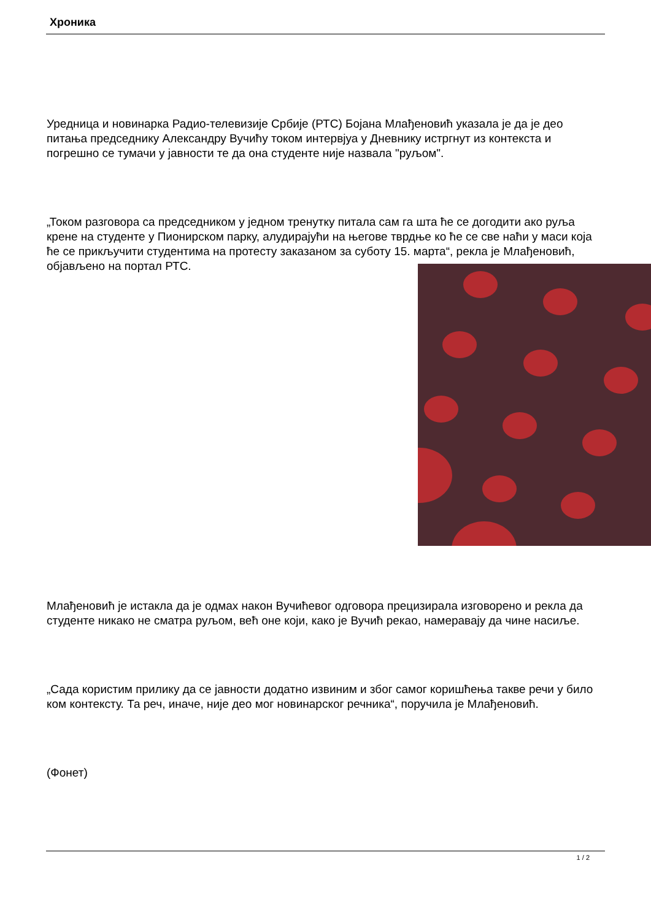Хроника
Уредница и новинарка Радио-телевизије Србије (РТС) Бојана Млађеновић указала је да је део питања председнику Александру Вучићу током интервјуа у Дневнику истргнут из контекста и погрешно се тумачи у јавности те да она студенте није назвала "руљом".
„Током разговора са председником у једном тренутку питала сам га шта ће се догодити ако руља крене на студенте у Пионирском парку, алудирајући на његове тврдње ко ће се све наћи у маси која ће се прикључити студентима на протесту заказаном за суботу 15. марта“, рекла је Млађеновић, објављено на портал РТС.
Млађеновић је истакла да је одмах након Вучићевог одговора прецизирала изговорено и рекла да студенте никако не сматра руљом, већ оне који, како је Вучић рекао, намеравају да чине насиље.
„Сада користим прилику да се јавности додатно извиним и због самог коришћења такве речи у било ком контексту. Та реч, иначе, није део мог новинарског речника“, поручила је Млађеновић.
(Фонет)
1 / 2